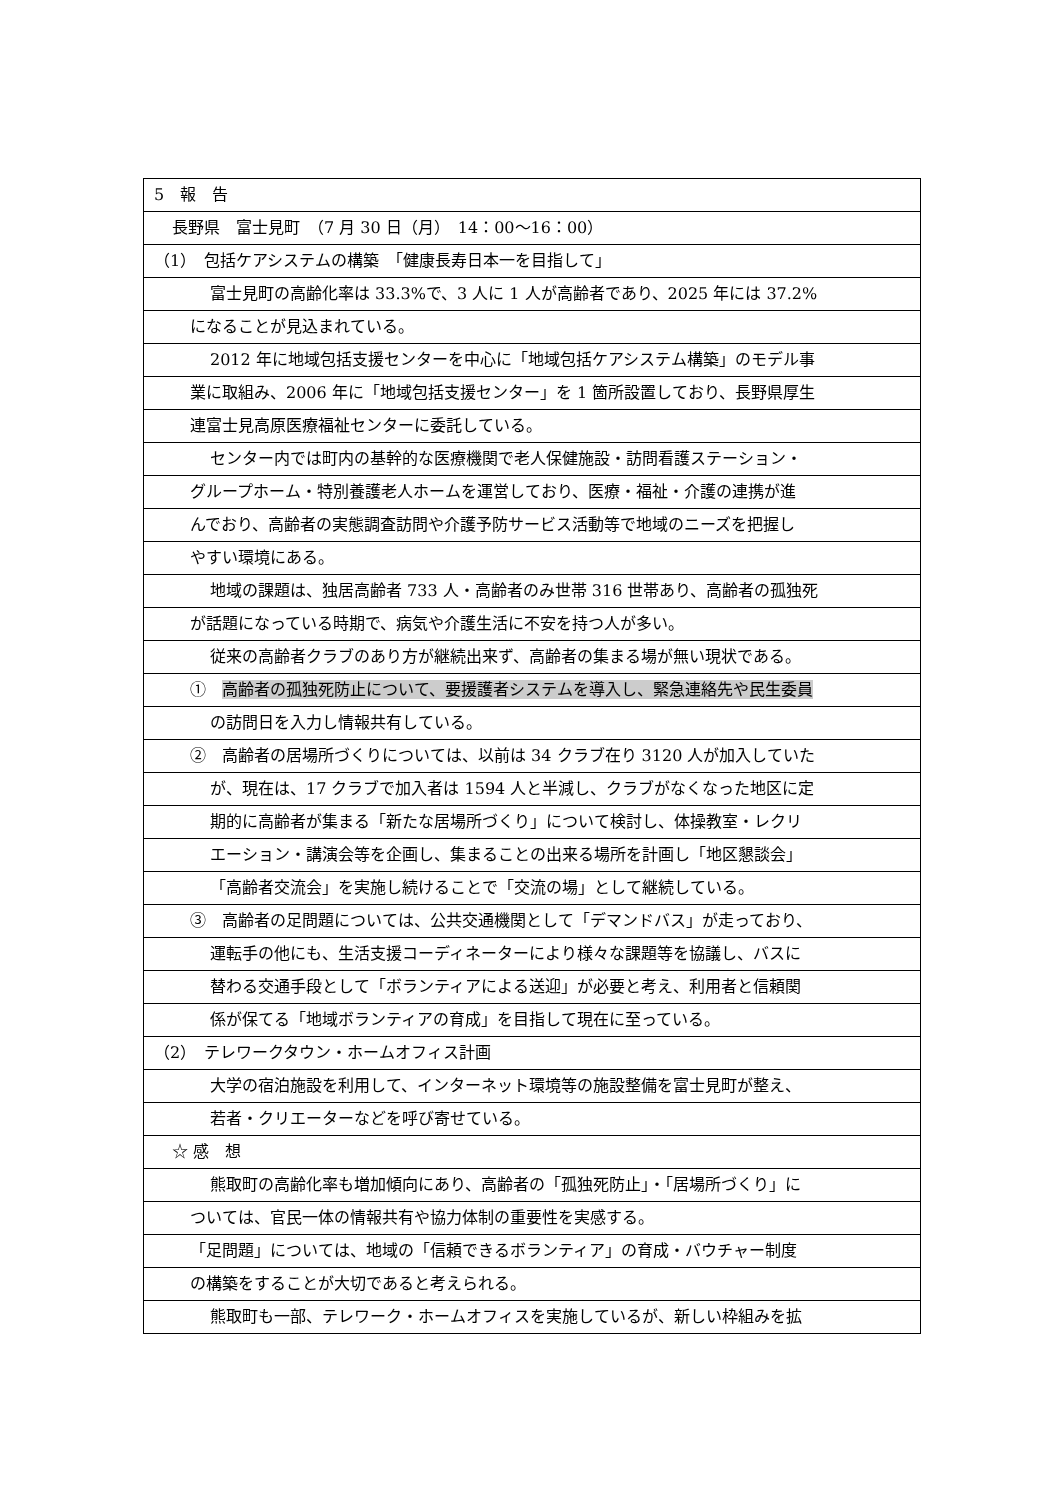5　報　告
長野県　富士見町　（7 月 30 日（月）　14：00〜16：00）
（1）　包括ケアシステムの構築　「健康長寿日本一を目指して」
富士見町の高齢化率は 33.3%で、3 人に 1 人が高齢者であり、2025 年には 37.2%
になることが見込まれている。
2012 年に地域包括支援センターを中心に「地域包括ケアシステム構築」のモデル事
業に取組み、2006 年に「地域包括支援センター」を 1 箇所設置しており、長野県厚生
連富士見高原医療福祉センターに委託している。
センター内では町内の基幹的な医療機関で老人保健施設・訪問看護ステーション・
グループホーム・特別養護老人ホームを運営しており、医療・福祉・介護の連携が進
んでおり、高齢者の実態調査訪問や介護予防サービス活動等で地域のニーズを把握し
やすい環境にある。
地域の課題は、独居高齢者 733 人・高齢者のみ世帯 316 世帯あり、高齢者の孤独死
が話題になっている時期で、病気や介護生活に不安を持つ人が多い。
従来の高齢者クラブのあり方が継続出来ず、高齢者の集まる場が無い現状である。
①　高齢者の孤独死防止について、要援護者システムを導入し、緊急連絡先や民生委員
の訪問日を入力し情報共有している。
②　高齢者の居場所づくりについては、以前は 34 クラブ在り 3120 人が加入していた
が、現在は、17 クラブで加入者は 1594 人と半減し、クラブがなくなった地区に定
期的に高齢者が集まる「新たな居場所づくり」について検討し、体操教室・レクリ
エーション・講演会等を企画し、集まることの出来る場所を計画し「地区懇談会」
「高齢者交流会」を実施し続けることで「交流の場」として継続している。
③　高齢者の足問題については、公共交通機関として「デマンドバス」が走っており、
運転手の他にも、生活支援コーディネーターにより様々な課題等を協議し、バスに
替わる交通手段として「ボランティアによる送迎」が必要と考え、利用者と信頼関
係が保てる「地域ボランティアの育成」を目指して現在に至っている。
（2）　テレワークタウン・ホームオフィス計画
大学の宿泊施設を利用して、インターネット環境等の施設整備を富士見町が整え、
若者・クリエーターなどを呼び寄せている。
☆ 感　想
熊取町の高齢化率も増加傾向にあり、高齢者の「孤独死防止」・「居場所づくり」に
ついては、官民一体の情報共有や協力体制の重要性を実感する。
「足問題」については、地域の「信頼できるボランティア」の育成・バウチャー制度
の構築をすることが大切であると考えられる。
熊取町も一部、テレワーク・ホームオフィスを実施しているが、新しい枠組みを拡